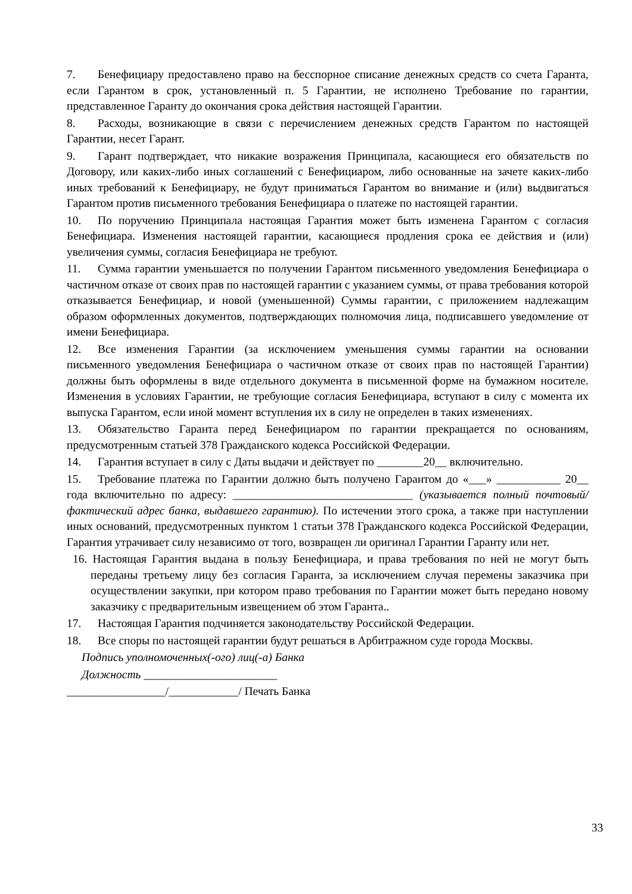7. Бенефициару предоставлено право на бесспорное списание денежных средств со счета Гаранта, если Гарантом в срок, установленный п. 5 Гарантии, не исполнено Требование по гарантии, представленное Гаранту до окончания срока действия настоящей Гарантии.
8. Расходы, возникающие в связи с перечислением денежных средств Гарантом по настоящей Гарантии, несет Гарант.
9. Гарант подтверждает, что никакие возражения Принципала, касающиеся его обязательств по Договору, или каких-либо иных соглашений с Бенефициаром, либо основанные на зачете каких-либо иных требований к Бенефициару, не будут приниматься Гарантом во внимание и (или) выдвигаться Гарантом против письменного требования Бенефициара о платеже по настоящей гарантии.
10. По поручению Принципала настоящая Гарантия может быть изменена Гарантом с согласия Бенефициара. Изменения настоящей гарантии, касающиеся продления срока ее действия и (или) увеличения суммы, согласия Бенефициара не требуют.
11. Сумма гарантии уменьшается по получении Гарантом письменного уведомления Бенефициара о частичном отказе от своих прав по настоящей гарантии с указанием суммы, от права требования которой отказывается Бенефициар, и новой (уменьшенной) Суммы гарантии, с приложением надлежащим образом оформленных документов, подтверждающих полномочия лица, подписавшего уведомление от имени Бенефициара.
12. Все изменения Гарантии (за исключением уменьшения суммы гарантии на основании письменного уведомления Бенефициара о частичном отказе от своих прав по настоящей Гарантии) должны быть оформлены в виде отдельного документа в письменной форме на бумажном носителе. Изменения в условиях Гарантии, не требующие согласия Бенефициара, вступают в силу с момента их выпуска Гарантом, если иной момент вступления их в силу не определен в таких изменениях.
13. Обязательство Гаранта перед Бенефициаром по гарантии прекращается по основаниям, предусмотренным статьей 378 Гражданского кодекса Российской Федерации.
14. Гарантия вступает в силу с Даты выдачи и действует по ________20__ включительно.
15. Требование платежа по Гарантии должно быть получено Гарантом до «___» ___________ 20__ года включительно по адресу: _______________________________ (указывается полный почтовый/фактический адрес банка, выдавшего гарантию). По истечении этого срока, а также при наступлении иных оснований, предусмотренных пунктом 1 статьи 378 Гражданского кодекса Российской Федерации, Гарантия утрачивает силу независимо от того, возвращен ли оригинал Гарантии Гаранту или нет.
16. Настоящая Гарантия выдана в пользу Бенефициара, и права требования по ней не могут быть переданы третьему лицу без согласия Гаранта, за исключением случая перемены заказчика при осуществлении закупки, при котором право требования по Гарантии может быть передано новому заказчику с предварительным извещением об этом Гаранта..
17. Настоящая Гарантия подчиняется законодательству Российской Федерации.
18. Все споры по настоящей гарантии будут решаться в Арбитражном суде города Москвы.
Подпись уполномоченных(-ого) лиц(-а) Банка
Должность _______________________
_________________/____________/ Печать Банка
33